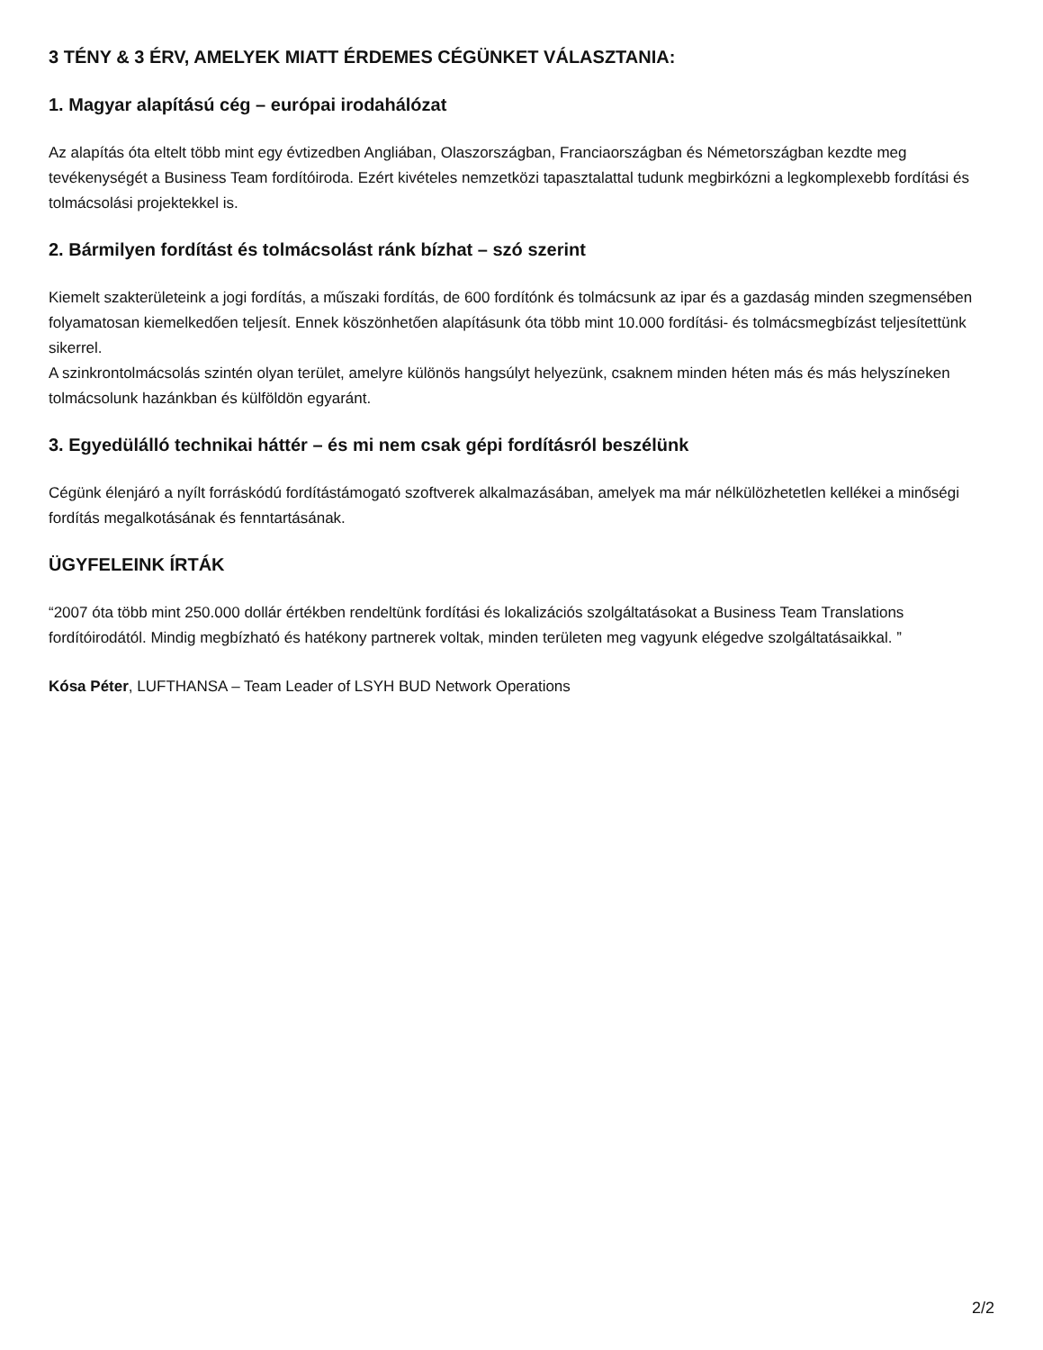3 TÉNY & 3 ÉRV, AMELYEK MIATT ÉRDEMES CÉGÜNKET VÁLASZTANIA:
1. Magyar alapítású cég – európai irodahálózat
Az alapítás óta eltelt több mint egy évtizedben Angliában, Olaszországban, Franciaországban és Németországban kezdte meg tevékenységét a Business Team fordítóiroda. Ezért kivételes nemzetközi tapasztalattal tudunk megbirkózni a legkomplexebb fordítási és tolmácsolási projektekkel is.
2. Bármilyen fordítást és tolmácsolást ránk bízhat – szó szerint
Kiemelt szakterületeink a jogi fordítás, a műszaki fordítás, de 600 fordítónk és tolmácsunk az ipar és a gazdaság minden szegmensében folyamatosan kiemelkedően teljesít. Ennek köszönhetően alapításunk óta több mint 10.000 fordítási- és tolmácsmegbízást teljesítettünk sikerrel.
A szinkrontolmácsolás szintén olyan terület, amelyre különös hangsúlyt helyezünk, csaknem minden héten más és más helyszíneken tolmácsolunk hazánkban és külföldön egyaránt.
3. Egyedülálló technikai háttér – és mi nem csak gépi fordításról beszélünk
Cégünk élenjáró a nyílt forráskódú fordítástámogató szoftverek alkalmazásában, amelyek ma már nélkülözhetetlen kellékei a minőségi fordítás megalkotásának és fenntartásának.
ÜGYFELEINK ÍRTÁK
“2007 óta több mint 250.000 dollár értékben rendeltünk fordítási és lokalizációs szolgáltatásokat a Business Team Translations fordítóirodától. Mindig megbízható és hatékony partnerek voltak, minden területen meg vagyunk elégedve szolgáltatásaikkal. ”
Kósa Péter, LUFTHANSA – Team Leader of LSYH BUD Network Operations
2/2